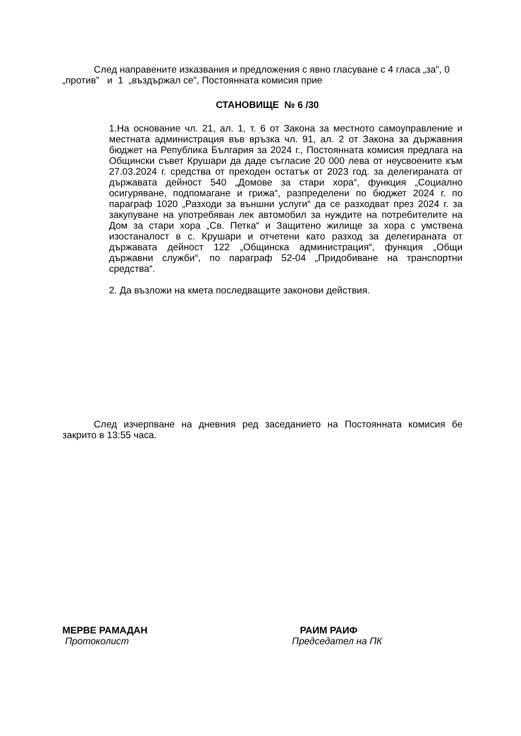След направените изказвания и предложения с явно гласуване с 4 гласа „за”, 0 „против” и 1 „въздържал се”, Постоянната комисия прие
СТАНОВИЩЕ № 6 /30
1.На основание чл. 21, ал. 1, т. 6 от Закона за местното самоуправление и местната администрация във връзка чл. 91, ал. 2 от Закона за държавния бюджет на Република България за 2024 г., Постоянната комисия предлага на Общински съвет Крушари да даде съгласие 20 000 лева от неусвоените към 27.03.2024 г. средства от преходен остатък от 2023 год. за делегираната от държавата дейност 540 „Домове за стари хора“, функция „Социално осигуряване, подпомагане и грижа“, разпределени по бюджет 2024 г. по параграф 1020 „Разходи за външни услуги“ да се разходват през 2024 г. за закупуване на употребяван лек автомобил за нуждите на потребителите на Дом за стари хора „Св. Петка“ и Защитено жилище за хора с умствена изостаналост в с. Крушари и отчетени като разход за делегираната от държавата дейност 122 „Общинска администрация“, функция „Общи държавни служби“, по параграф 52-04 „Придобиване на транспортни средства“.
2. Да възложи на кмета последващите законови действия.
След изчерпване на дневния ред заседанието на Постоянната комисия бе закрито в 13:55 часа.
МЕРВЕ РАМАДАН
Протоколист
РАИМ РАИФ
Председател на ПК